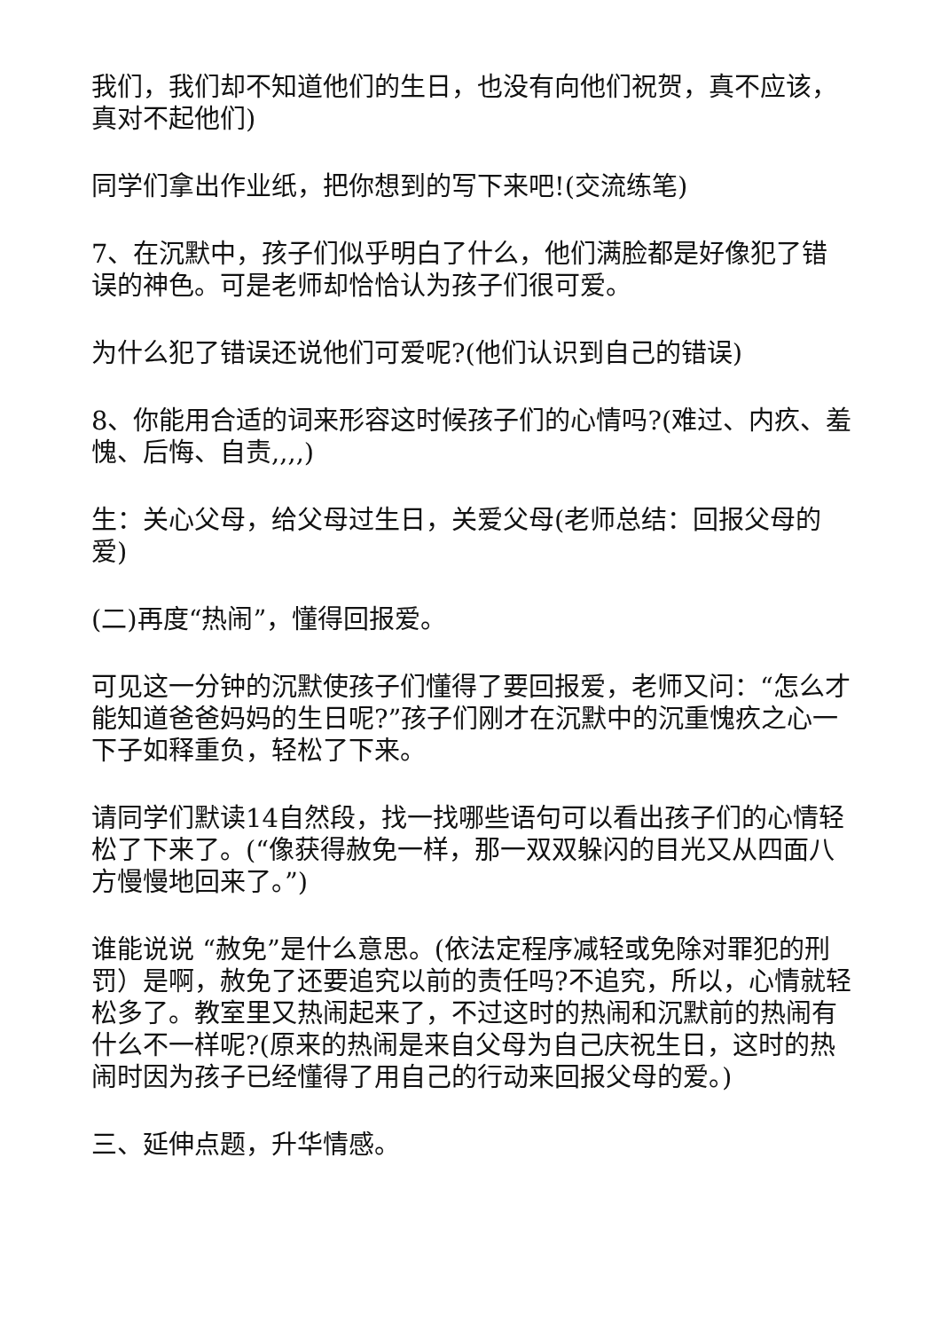我们，我们却不知道他们的生日，也没有向他们祝贺，真不应该，真对不起他们)
同学们拿出作业纸，把你想到的写下来吧!(交流练笔)
7、在沉默中，孩子们似乎明白了什么，他们满脸都是好像犯了错误的神色。可是老师却恰恰认为孩子们很可爱。
为什么犯了错误还说他们可爱呢?(他们认识到自己的错误)
8、你能用合适的词来形容这时候孩子们的心情吗?(难过、内疚、羞愧、后悔、自责,,,,)
生：关心父母，给父母过生日，关爱父母(老师总结：回报父母的爱)
(二)再度“热闹”，懂得回报爱。
可见这一分钟的沉默使孩子们懂得了要回报爱，老师又问：“怎么才能知道爸爸妈妈的生日呢?”孩子们刚才在沉默中的沉重愧疚之心一下子如释重负，轻松了下来。
请同学们默读14自然段，找一找哪些语句可以看出孩子们的心情轻松了下来了。(“像获得赦免一样，那一双双躲闪的目光又从四面八方慢慢地回来了。”)
谁能说说 “赦免”是什么意思。(依法定程序减轻或免除对罪犯的刑罚）是啊，赦免了还要追究以前的责任吗?不追究，所以，心情就轻松多了。教室里又热闹起来了，不过这时的热闹和沉默前的热闹有什么不一样呢?(原来的热闹是来自父母为自己庆祝生日，这时的热闹时因为孩子已经懂得了用自己的行动来回报父母的爱。)
三、延伸点题，升华情感。